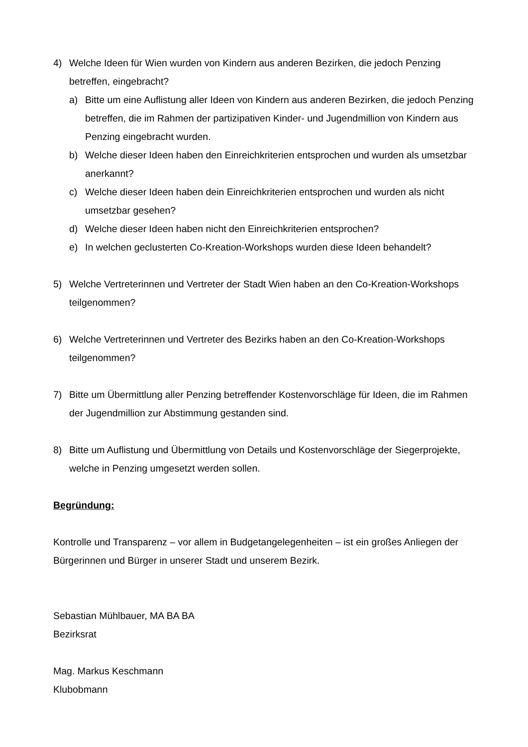4) Welche Ideen für Wien wurden von Kindern aus anderen Bezirken, die jedoch Penzing betreffen, eingebracht?
a) Bitte um eine Auflistung aller Ideen von Kindern aus anderen Bezirken, die jedoch Penzing betreffen, die im Rahmen der partizipativen Kinder- und Jugendmillion von Kindern aus Penzing eingebracht wurden.
b) Welche dieser Ideen haben den Einreichkriterien entsprochen und wurden als umsetzbar anerkannt?
c) Welche dieser Ideen haben dein Einreichkriterien entsprochen und wurden als nicht umsetzbar gesehen?
d) Welche dieser Ideen haben nicht den Einreichkriterien entsprochen?
e) In welchen geclusterten Co-Kreation-Workshops wurden diese Ideen behandelt?
5) Welche Vertreterinnen und Vertreter der Stadt Wien haben an den Co-Kreation-Workshops teilgenommen?
6) Welche Vertreterinnen und Vertreter des Bezirks haben an den Co-Kreation-Workshops teilgenommen?
7) Bitte um Übermittlung aller Penzing betreffender Kostenvorschläge für Ideen, die im Rahmen der Jugendmillion zur Abstimmung gestanden sind.
8) Bitte um Auflistung und Übermittlung von Details und Kostenvorschläge der Siegerprojekte, welche in Penzing umgesetzt werden sollen.
Begründung:
Kontrolle und Transparenz – vor allem in Budgetangelegenheiten – ist ein großes Anliegen der Bürgerinnen und Bürger in unserer Stadt und unserem Bezirk.
Sebastian Mühlbauer, MA BA BA
Bezirksrat
Mag. Markus Keschmann
Klubobmann